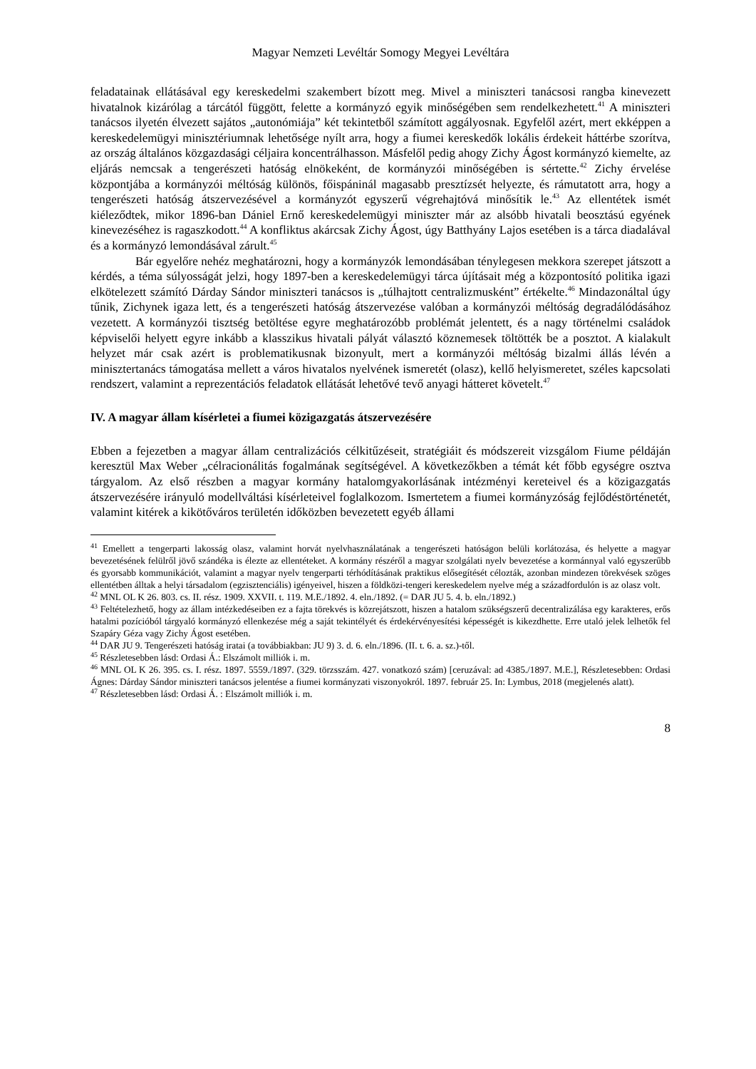Magyar Nemzeti Levéltár Somogy Megyei Levéltára
feladatainak ellátásával egy kereskedelmi szakembert bízott meg. Mivel a miniszteri tanácsosi rangba kinevezett hivatalnok kizárólag a tárcától függött, felette a kormányzó egyik minőségében sem rendelkezhetett.<sup>41</sup> A miniszteri tanácsos ilyetén élvezett sajátos „autonómiája” két tekintetből számított aggályosnak. Egyfelől azért, mert ekképpen a kereskedelemügyi minisztériumnak lehetősége nyílt arra, hogy a fiumei kereskedők lokális érdekeit háttérbe szorítva, az ország általános közgazdasági céljaira koncentrálhasson. Másfelől pedig ahogy Zichy Ágost kormányzó kiemelte, az eljárás nemcsak a tengerészeti hatóság elnökeként, de kormányzói minőségében is sértette.<sup>42</sup> Zichy érvelése központjába a kormányzói méltóság különös, főispáninál magasabb presztízsét helyezte, és rámutatott arra, hogy a tengerészeti hatóság átszervezésével a kormányzót egyszerű végrehajtóvá minősítik le.<sup>43</sup> Az ellentétek ismét kiéleződtek, mikor 1896-ban Dániel Ernő kereskedelemügyi miniszter már az alsóbb hivatali beosztású egyének kinevezéséhez is ragaszkodott.<sup>44</sup> A konfliktus akárcsak Zichy Ágost, úgy Batthyány Lajos esetében is a tárca diadalával és a kormányzó lemondásával zárult.<sup>45</sup>
Bár egyelőre nehéz meghatározni, hogy a kormányzók lemondásában ténylegesen mekkora szerepet játszott a kérdés, a téma súlyosságát jelzi, hogy 1897-ben a kereskedelemügyi tárca újításait még a központosító politika igazi elkötelezett számító Dárday Sándor miniszteri tanácsos is „túlhajtott centralizmusként” értékelte.<sup>46</sup> Mindazonáltal úgy tűnik, Zichynek igaza lett, és a tengerészeti hatóság átszervezése valóban a kormányzói méltóság degradálódásához vezetett. A kormányzói tisztség betöltése egyre meghatározóbb problémát jelentett, és a nagy történelmi családok képviselői helyett egyre inkább a klasszikus hivatali pályát választó köznemesek töltötték be a posztot. A kialakult helyzet már csak azért is problematikusnak bizonyult, mert a kormányzói méltóság bizalmi állás lévén a minisztertanács támogatása mellett a város hivatalos nyelvének ismeretét (olasz), kellő helyismeretet, széles kapcsolati rendszert, valamint a reprezentációs feladatok ellátását lehetővé tevő anyagi hátteret követelt.<sup>47</sup>
IV. A magyar állam kísérletei a fiumei közigazgatás átszervezésére
Ebben a fejezetben a magyar állam centralizációs célkitűzéseit, stratégiáit és módszereit vizsgálom Fiume példáján keresztül Max Weber „célracionálitás fogalmának segítségével. A következőkben a témát két főbb egységre osztva tárgyalom. Az első részben a magyar kormány hatalomgyakorlásának intézményi kereteivel és a közigazgatás átszervezésére irányuló modellváltási kísérleteivel foglalkozom. Ismertetem a fiumei kormányzóság fejlődéstörténetét, valamint kitérek a kikötőváros területén időközben bevezetett egyéb állami
<sup>41</sup> Emellett a tengerparti lakosság olasz, valamint horvát nyelvhasználatának a tengerészeti hatóságon belüli korlátozása, és helyette a magyar bevezetésének felülről jövő szándéka is élezte az ellentéteket. A kormány részéről a magyar szolgálati nyelv bevezetése a kormánnyal való egyszerűbb és gyorsabb kommunikációt, valamint a magyar nyelv tengerparti térhódításának praktikus elősegítését célozták, azonban mindezen törekvések szöges ellentétben álltak a helyi társadalom (egzisztenciális) igényeivel, hiszen a földközi-tengeri kereskedelem nyelve még a századfordulón is az olasz volt.
<sup>42</sup> MNL OL K 26. 803. cs. II. rész. 1909. XXVII. t. 119. M.E./1892. 4. eln./1892. (= DAR JU 5. 4. b. eln./1892.)
<sup>43</sup> Feltételezhető, hogy az állam intézkedéseiben ez a fajta törekvés is közrejátszott, hiszen a hatalom szükségszerű decentralizálása egy karakteres, erős hatalmi pozícióból tárgyaló kormányzó ellenkezése még a saját tekintélyét és érdekérvényesítési képességét is kikezdhette. Erre utaló jelek lelhetők fel Szapáry Géza vagy Zichy Ágost esetében.
<sup>44</sup> DAR JU 9. Tengerészeti hatóság iratai (a továbbiakban: JU 9) 3. d. 6. eln./1896. (II. t. 6. a. sz.)-től.
<sup>45</sup> Részletesebben lásd: Ordasi Á.: Elszámolt milliók i. m.
<sup>46</sup> MNL OL K 26. 395. cs. I. rész. 1897. 5559./1897. (329. törzsszám. 427. vonatkozó szám) [ceruzával: ad 4385./1897. M.E.], Részletesebben: Ordasi Ágnes: Dárday Sándor miniszteri tanácsos jelentése a fiumei kormányzati viszonyokról. 1897. február 25. In: Lymbus, 2018 (megjelenés alatt).
<sup>47</sup> Részletesebben lásd: Ordasi Á. : Elszámolt milliók i. m.
8